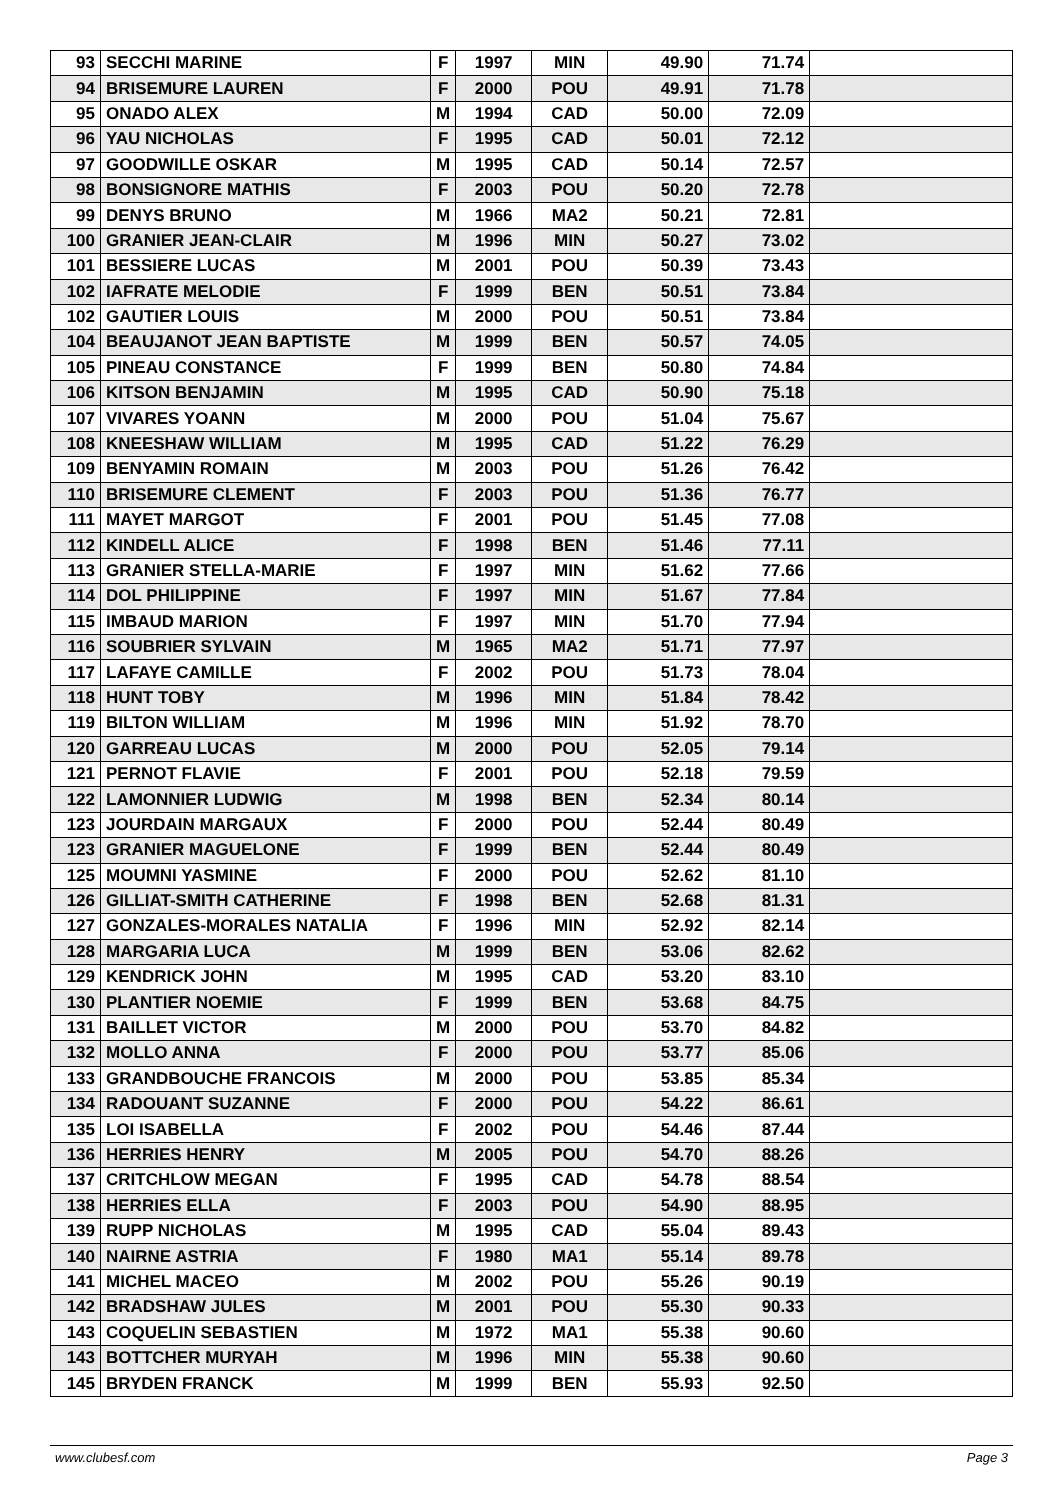| 93 | SECCHI MARINE | F | 1997 | MIN | 49.90 | 71.74 | |
| 94 | BRISEMURE LAUREN | F | 2000 | POU | 49.91 | 71.78 | |
| 95 | ONADO ALEX | M | 1994 | CAD | 50.00 | 72.09 | |
| 96 | YAU NICHOLAS | F | 1995 | CAD | 50.01 | 72.12 | |
| 97 | GOODWILLE OSKAR | M | 1995 | CAD | 50.14 | 72.57 | |
| 98 | BONSIGNORE MATHIS | F | 2003 | POU | 50.20 | 72.78 | |
| 99 | DENYS BRUNO | M | 1966 | MA2 | 50.21 | 72.81 | |
| 100 | GRANIER JEAN-CLAIR | M | 1996 | MIN | 50.27 | 73.02 | |
| 101 | BESSIERE LUCAS | M | 2001 | POU | 50.39 | 73.43 | |
| 102 | IAFRATE MELODIE | F | 1999 | BEN | 50.51 | 73.84 | |
| 102 | GAUTIER LOUIS | M | 2000 | POU | 50.51 | 73.84 | |
| 104 | BEAUJANOT JEAN BAPTISTE | M | 1999 | BEN | 50.57 | 74.05 | |
| 105 | PINEAU CONSTANCE | F | 1999 | BEN | 50.80 | 74.84 | |
| 106 | KITSON BENJAMIN | M | 1995 | CAD | 50.90 | 75.18 | |
| 107 | VIVARES YOANN | M | 2000 | POU | 51.04 | 75.67 | |
| 108 | KNEESHAW WILLIAM | M | 1995 | CAD | 51.22 | 76.29 | |
| 109 | BENYAMIN ROMAIN | M | 2003 | POU | 51.26 | 76.42 | |
| 110 | BRISEMURE CLEMENT | F | 2003 | POU | 51.36 | 76.77 | |
| 111 | MAYET MARGOT | F | 2001 | POU | 51.45 | 77.08 | |
| 112 | KINDELL ALICE | F | 1998 | BEN | 51.46 | 77.11 | |
| 113 | GRANIER STELLA-MARIE | F | 1997 | MIN | 51.62 | 77.66 | |
| 114 | DOL PHILIPPINE | F | 1997 | MIN | 51.67 | 77.84 | |
| 115 | IMBAUD MARION | F | 1997 | MIN | 51.70 | 77.94 | |
| 116 | SOUBRIER SYLVAIN | M | 1965 | MA2 | 51.71 | 77.97 | |
| 117 | LAFAYE CAMILLE | F | 2002 | POU | 51.73 | 78.04 | |
| 118 | HUNT TOBY | M | 1996 | MIN | 51.84 | 78.42 | |
| 119 | BILTON WILLIAM | M | 1996 | MIN | 51.92 | 78.70 | |
| 120 | GARREAU LUCAS | M | 2000 | POU | 52.05 | 79.14 | |
| 121 | PERNOT FLAVIE | F | 2001 | POU | 52.18 | 79.59 | |
| 122 | LAMONNIER LUDWIG | M | 1998 | BEN | 52.34 | 80.14 | |
| 123 | JOURDAIN MARGAUX | F | 2000 | POU | 52.44 | 80.49 | |
| 123 | GRANIER MAGUELONE | F | 1999 | BEN | 52.44 | 80.49 | |
| 125 | MOUMNI YASMINE | F | 2000 | POU | 52.62 | 81.10 | |
| 126 | GILLIAT-SMITH CATHERINE | F | 1998 | BEN | 52.68 | 81.31 | |
| 127 | GONZALES-MORALES NATALIA | F | 1996 | MIN | 52.92 | 82.14 | |
| 128 | MARGARIA LUCA | M | 1999 | BEN | 53.06 | 82.62 | |
| 129 | KENDRICK JOHN | M | 1995 | CAD | 53.20 | 83.10 | |
| 130 | PLANTIER NOEMIE | F | 1999 | BEN | 53.68 | 84.75 | |
| 131 | BAILLET VICTOR | M | 2000 | POU | 53.70 | 84.82 | |
| 132 | MOLLO ANNA | F | 2000 | POU | 53.77 | 85.06 | |
| 133 | GRANDBOUCHE FRANCOIS | M | 2000 | POU | 53.85 | 85.34 | |
| 134 | RADOUANT SUZANNE | F | 2000 | POU | 54.22 | 86.61 | |
| 135 | LOI ISABELLA | F | 2002 | POU | 54.46 | 87.44 | |
| 136 | HERRIES HENRY | M | 2005 | POU | 54.70 | 88.26 | |
| 137 | CRITCHLOW MEGAN | F | 1995 | CAD | 54.78 | 88.54 | |
| 138 | HERRIES ELLA | F | 2003 | POU | 54.90 | 88.95 | |
| 139 | RUPP NICHOLAS | M | 1995 | CAD | 55.04 | 89.43 | |
| 140 | NAIRNE ASTRIA | F | 1980 | MA1 | 55.14 | 89.78 | |
| 141 | MICHEL MACEO | M | 2002 | POU | 55.26 | 90.19 | |
| 142 | BRADSHAW JULES | M | 2001 | POU | 55.30 | 90.33 | |
| 143 | COQUELIN SEBASTIEN | M | 1972 | MA1 | 55.38 | 90.60 | |
| 143 | BOTTCHER MURYAH | M | 1996 | MIN | 55.38 | 90.60 | |
| 145 | BRYDEN FRANCK | M | 1999 | BEN | 55.93 | 92.50 | |
www.clubesf.com Page 3